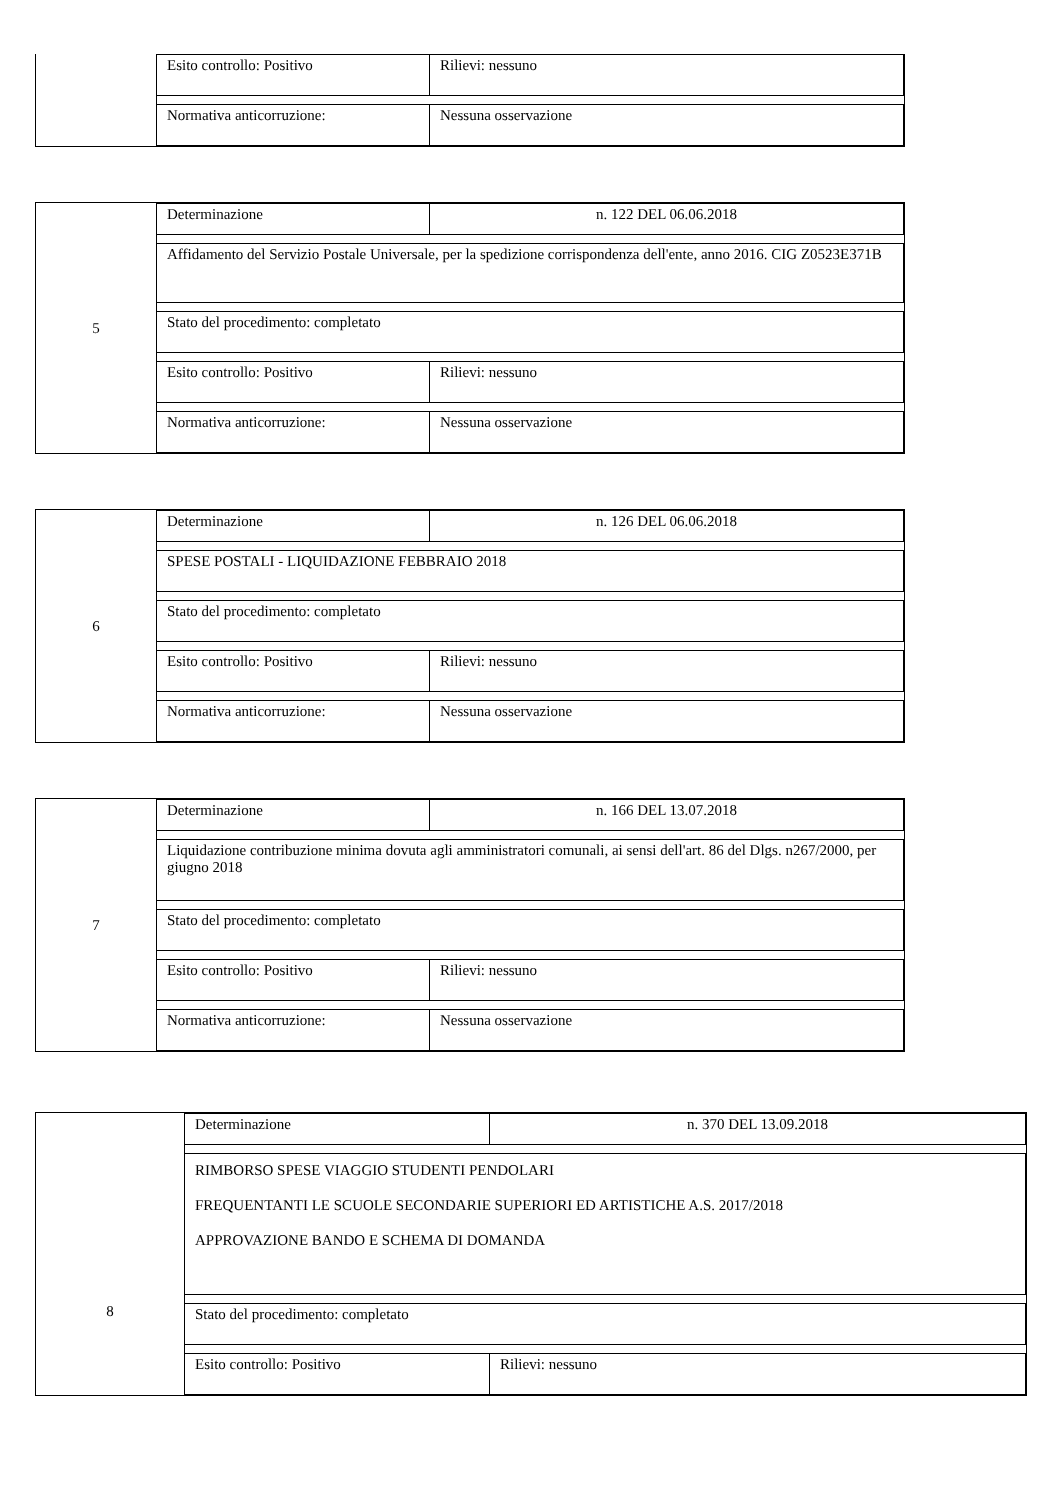Esito controllo: Positivo Rilievi: nessuno
Normativa anticorruzione: Nessuna osservazione
5
Determinazione n. 122 DEL 06.06.2018
Affidamento del Servizio Postale Universale, per la spedizione corrispondenza dell'ente, anno 2016. CIG Z0523E371B
Stato del procedimento: completato
Esito controllo: Positivo Rilievi: nessuno
Normativa anticorruzione: Nessuna osservazione
6
Determinazione n. 126 DEL 06.06.2018
SPESE POSTALI - LIQUIDAZIONE FEBBRAIO 2018
Stato del procedimento: completato
Esito controllo: Positivo Rilievi: nessuno
Normativa anticorruzione: Nessuna osservazione
7
Determinazione n. 166 DEL 13.07.2018
Liquidazione contribuzione minima dovuta agli amministratori comunali, ai sensi dell'art. 86 del Dlgs. n267/2000, per giugno 2018
Stato del procedimento: completato
Esito controllo: Positivo Rilievi: nessuno
Normativa anticorruzione: Nessuna osservazione
8
Determinazione n. 370 DEL 13.09.2018
RIMBORSO SPESE VIAGGIO STUDENTI PENDOLARI
FREQUENTANTI LE SCUOLE SECONDARIE SUPERIORI ED ARTISTICHE A.S. 2017/2018
APPROVAZIONE BANDO E SCHEMA DI DOMANDA
Stato del procedimento: completato
Esito controllo: Positivo Rilievi: nessuno